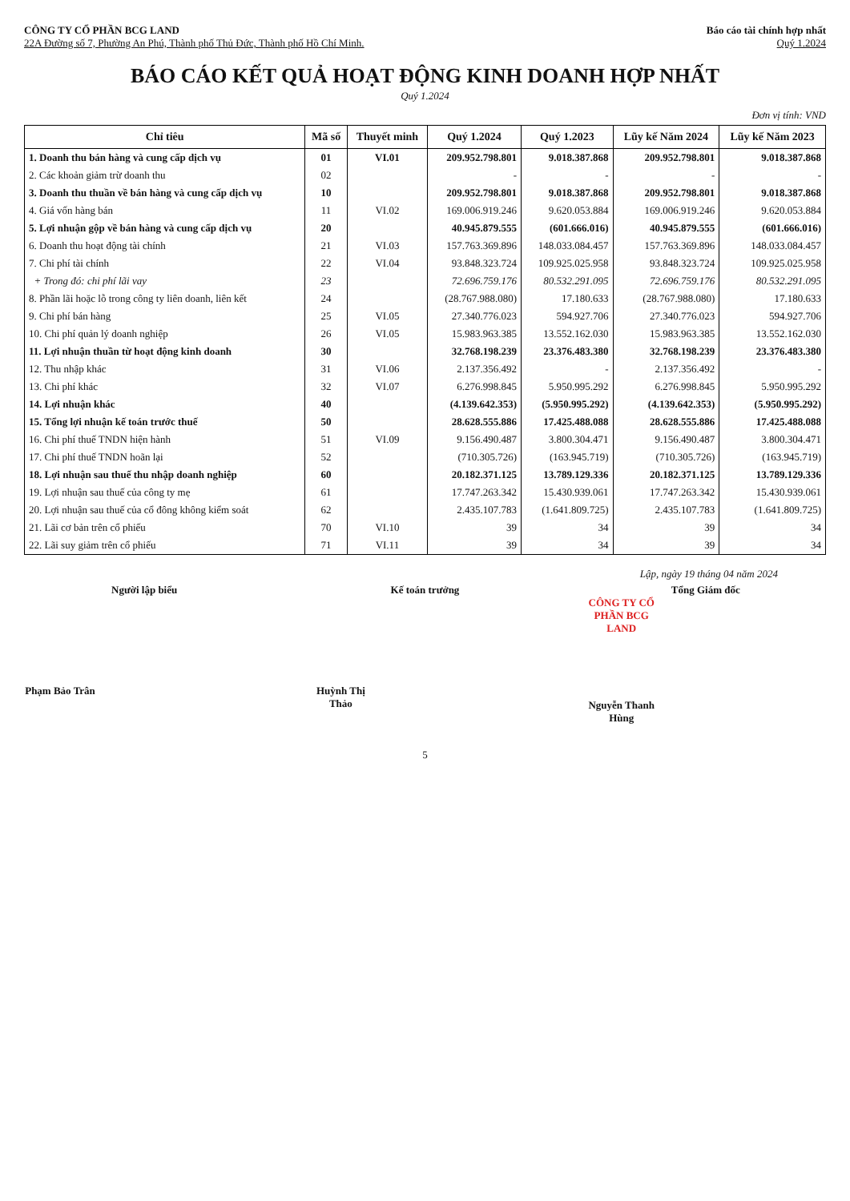CÔNG TY CỔ PHẦN BCG LAND
22A Đường số 7, Phường An Phú, Thành phố Thủ Đức, Thành phố Hồ Chí Minh.
Báo cáo tài chính hợp nhất
Quý 1.2024
BÁO CÁO KẾT QUẢ HOẠT ĐỘNG KINH DOANH HỢP NHẤT
Quý 1.2024
Đơn vị tính: VND
| Chỉ tiêu | Mã số | Thuyết minh | Quý 1.2024 | Quý 1.2023 | Lũy kế Năm 2024 | Lũy kế Năm 2023 |
| --- | --- | --- | --- | --- | --- | --- |
| 1. Doanh thu bán hàng và cung cấp dịch vụ | 01 | VI.01 | 209.952.798.801 | 9.018.387.868 | 209.952.798.801 | 9.018.387.868 |
| 2. Các khoản giảm trừ doanh thu | 02 | | - | - | - | - |
| 3. Doanh thu thuần về bán hàng và cung cấp dịch vụ | 10 | | 209.952.798.801 | 9.018.387.868 | 209.952.798.801 | 9.018.387.868 |
| 4. Giá vốn hàng bán | 11 | VI.02 | 169.006.919.246 | 9.620.053.884 | 169.006.919.246 | 9.620.053.884 |
| 5. Lợi nhuận gộp về bán hàng và cung cấp dịch vụ | 20 | | 40.945.879.555 | (601.666.016) | 40.945.879.555 | (601.666.016) |
| 6. Doanh thu hoạt động tài chính | 21 | VI.03 | 157.763.369.896 | 148.033.084.457 | 157.763.369.896 | 148.033.084.457 |
| 7. Chi phí tài chính | 22 | VI.04 | 93.848.323.724 | 109.925.025.958 | 93.848.323.724 | 109.925.025.958 |
| + Trong đó: chi phí lãi vay | 23 | | 72.696.759.176 | 80.532.291.095 | 72.696.759.176 | 80.532.291.095 |
| 8. Phần lãi hoặc lỗ trong công ty liên doanh, liên kết | 24 | | (28.767.988.080) | 17.180.633 | (28.767.988.080) | 17.180.633 |
| 9. Chi phí bán hàng | 25 | VI.05 | 27.340.776.023 | 594.927.706 | 27.340.776.023 | 594.927.706 |
| 10. Chi phí quản lý doanh nghiệp | 26 | VI.05 | 15.983.963.385 | 13.552.162.030 | 15.983.963.385 | 13.552.162.030 |
| 11. Lợi nhuận thuần từ hoạt động kinh doanh | 30 | | 32.768.198.239 | 23.376.483.380 | 32.768.198.239 | 23.376.483.380 |
| 12. Thu nhập khác | 31 | VI.06 | 2.137.356.492 | - | 2.137.356.492 | - |
| 13. Chi phí khác | 32 | VI.07 | 6.276.998.845 | 5.950.995.292 | 6.276.998.845 | 5.950.995.292 |
| 14. Lợi nhuận khác | 40 | | (4.139.642.353) | (5.950.995.292) | (4.139.642.353) | (5.950.995.292) |
| 15. Tổng lợi nhuận kế toán trước thuế | 50 | | 28.628.555.886 | 17.425.488.088 | 28.628.555.886 | 17.425.488.088 |
| 16. Chi phí thuế TNDN hiện hành | 51 | VI.09 | 9.156.490.487 | 3.800.304.471 | 9.156.490.487 | 3.800.304.471 |
| 17. Chi phí thuế TNDN hoãn lại | 52 | | (710.305.726) | (163.945.719) | (710.305.726) | (163.945.719) |
| 18. Lợi nhuận sau thuế thu nhập doanh nghiệp | 60 | | 20.182.371.125 | 13.789.129.336 | 20.182.371.125 | 13.789.129.336 |
| 19. Lợi nhuận sau thuế của công ty mẹ | 61 | | 17.747.263.342 | 15.430.939.061 | 17.747.263.342 | 15.430.939.061 |
| 20. Lợi nhuận sau thuế của cổ đông không kiểm soát | 62 | | 2.435.107.783 | (1.641.809.725) | 2.435.107.783 | (1.641.809.725) |
| 21. Lãi cơ bản trên cổ phiếu | 70 | VI.10 | 39 | 34 | 39 | 34 |
| 22. Lãi suy giảm trên cổ phiếu | 71 | VI.11 | 39 | 34 | 39 | 34 |
Lập, ngày 19 tháng 04 năm 2024
Người lập biểu
Phạm Bảo Trân
Kế toán trưởng
Huỳnh Thị Thảo
Tổng Giám đốc
CÔNG TY CỔ PHẦN BCG LAND
Nguyễn Thanh Hùng
5